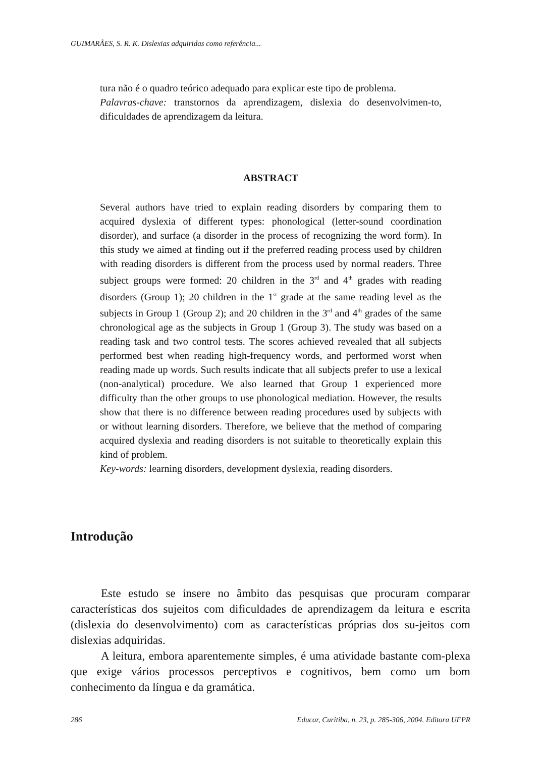GUIMARÃES, S. R. K. Dislexias adquiridas como referência...
tura não é o quadro teórico adequado para explicar este tipo de problema.
Palavras-chave: transtornos da aprendizagem, dislexia do desenvolvimen-to, dificuldades de aprendizagem da leitura.
ABSTRACT
Several authors have tried to explain reading disorders by comparing them to acquired dyslexia of different types: phonological (letter-sound coordination disorder), and surface (a disorder in the process of recognizing the word form). In this study we aimed at finding out if the preferred reading process used by children with reading disorders is different from the process used by normal readers. Three subject groups were formed: 20 children in the 3<sup>rd</sup> and 4<sup>th</sup> grades with reading disorders (Group 1); 20 children in the 1<sup>st</sup> grade at the same reading level as the subjects in Group 1 (Group 2); and 20 children in the 3<sup>rd</sup> and 4<sup>th</sup> grades of the same chronological age as the subjects in Group 1 (Group 3). The study was based on a reading task and two control tests. The scores achieved revealed that all subjects performed best when reading high-frequency words, and performed worst when reading made up words. Such results indicate that all subjects prefer to use a lexical (non-analytical) procedure. We also learned that Group 1 experienced more difficulty than the other groups to use phonological mediation. However, the results show that there is no difference between reading procedures used by subjects with or without learning disorders. Therefore, we believe that the method of comparing acquired dyslexia and reading disorders is not suitable to theoretically explain this kind of problem.
Key-words: learning disorders, development dyslexia, reading disorders.
Introdução
Este estudo se insere no âmbito das pesquisas que procuram comparar características dos sujeitos com dificuldades de aprendizagem da leitura e escrita (dislexia do desenvolvimento) com as características próprias dos su-jeitos com dislexias adquiridas.
A leitura, embora aparentemente simples, é uma atividade bastante com-plexa que exige vários processos perceptivos e cognitivos, bem como um bom conhecimento da língua e da gramática.
286 Educar, Curitiba, n. 23, p. 285-306, 2004. Editora UFPR